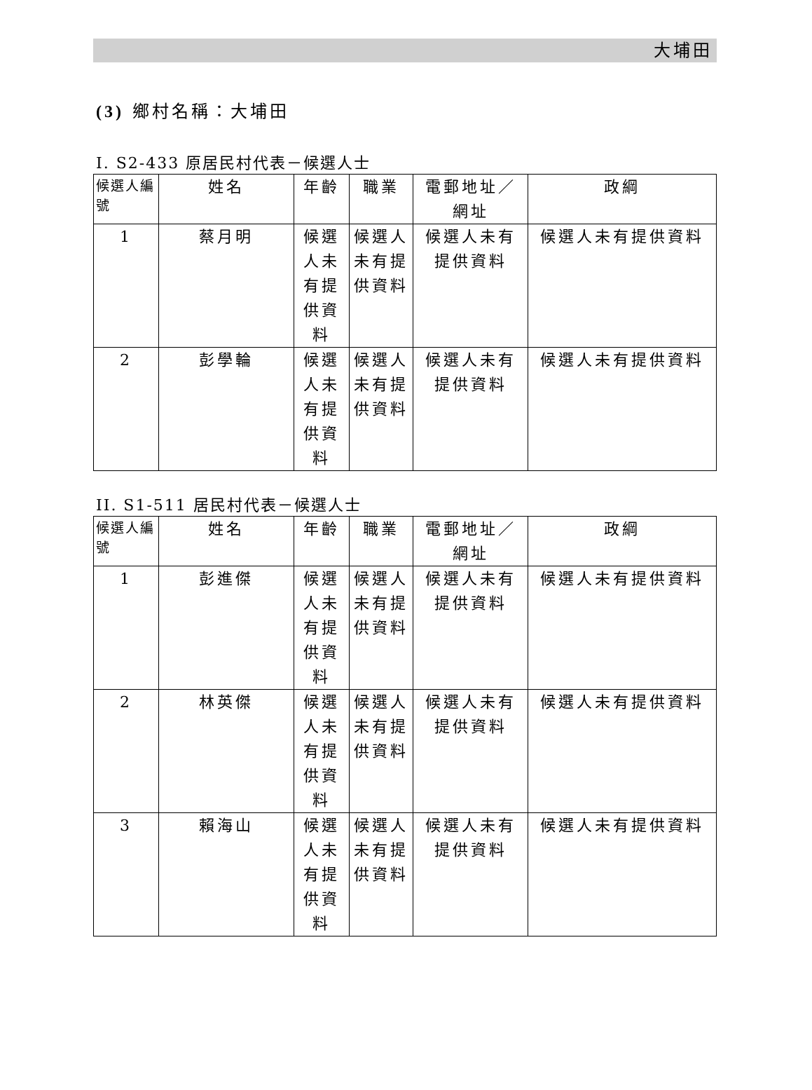大埔田
(3) 鄉村名稱：大埔田
I. S2-433 原居民村代表－候選人士
| 候選人編號 | 姓名 | 年齡 | 職業 | 電郵地址／網址 | 政綱 |
| --- | --- | --- | --- | --- | --- |
| 1 | 蔡月明 | 候選人未有提供資料 | 候選人未有提供資料 | 候選人未有提供資料 | 候選人未有提供資料 |
| 2 | 彭學輪 | 候選人未有提供資料 | 候選人未有提供資料 | 候選人未有提供資料 | 候選人未有提供資料 |
II. S1-511 居民村代表－候選人士
| 候選人編號 | 姓名 | 年齡 | 職業 | 電郵地址／網址 | 政綱 |
| --- | --- | --- | --- | --- | --- |
| 1 | 彭進傑 | 候選人未有提供資料 | 候選人未有提供資料 | 候選人未有提供資料 | 候選人未有提供資料 |
| 2 | 林英傑 | 候選人未有提供資料 | 候選人未有提供資料 | 候選人未有提供資料 | 候選人未有提供資料 |
| 3 | 賴海山 | 候選人未有提供資料 | 候選人未有提供資料 | 候選人未有提供資料 | 候選人未有提供資料 |